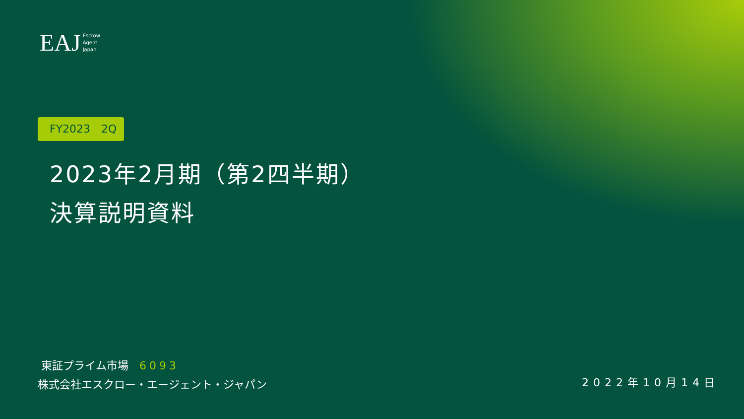EAJ Escrow
Agent
Japan
FY2023　2Q
2023年2月期（第2四半期）
決算説明資料
東証プライム市場　6093
株式会社エスクロー・エージェント・ジャパン
2022年10月14日